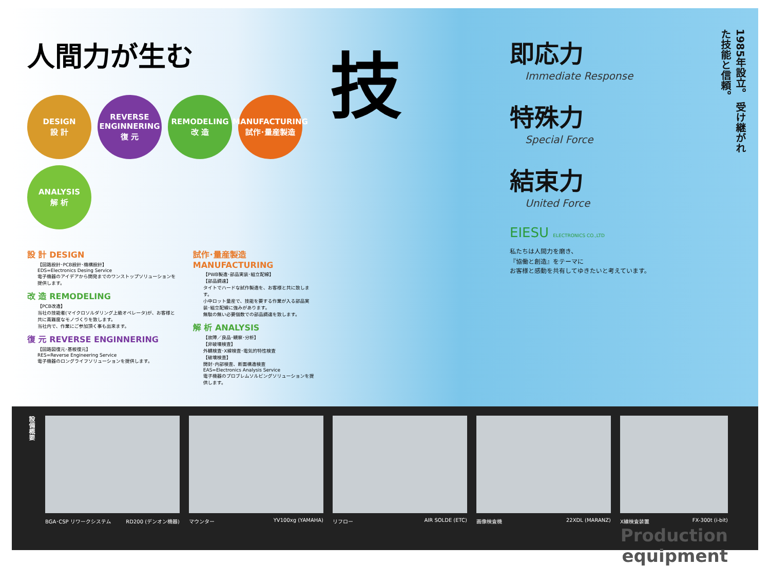人間力が生む
DESIGN
設 計
REVERSE ENGINNERING
復 元
REMODELING
改 造
MANUFACTURING
試作･量産製造
ANALYSIS
解 析
設 計 DESIGN
【回路設計･PCB設計･機構設計】
EDS=Electronics Desing Service
電子機器のアイデアから開発までのワンストップソリューションを提供します。
改 造 REMODELING
【PCB改造】
当社の技能者(マイクロソルダリング上級オペレータ)が、お客様と共に高難度なモノづくりを致します。
当社内で、作業にご参加頂く事も出来ます。
復 元 REVERSE ENGINNERING
【回路図復元･基板復元】
RES=Reverse Engineering Service
電子機器のロングライフソリューションを提供します。
試作･量産製造 MANUFACTURING
【PWB製造･部品実装･組立配線】
【部品調達】
タイトでハードな試作製造を、お客様と共に致します。
小中ロット量産で、技能を要する作業が入る部品実装･組立配線に強みがあります。
無駄の無い必要個数での部品調達を致します。
解 析 ANALYSIS
【故障／良品･観察･分析】
【非破壊検査】
外観検査･X線検査･電気的特性検査
【破壊検査】
開封･内部検査、断面構造検査
EAS=Electronics Analysis Service
電子機器のプロブレムソルビングソリューションを提供します。
技
1985年設立。 受け継がれた技能と信頼。
即応力
Immediate Response
特殊力
Special Force
結束力
United Force
EIESU ELECTRONICS CO.,LTD
私たちは人間力を磨き、
『協働と創造』をテーマに
お客様と感動を共有してゆきたいと考えています。
設備概要
BGA･CSP リワークシステム RD200 (デンオン機器)
マウンター YV100xg (YAMAHA) リフロー AIR SOLDE (ETC) 画像検査機 22XDL (MARANZ) X線検査装置 FX-300t (i-bit)
Production equipment